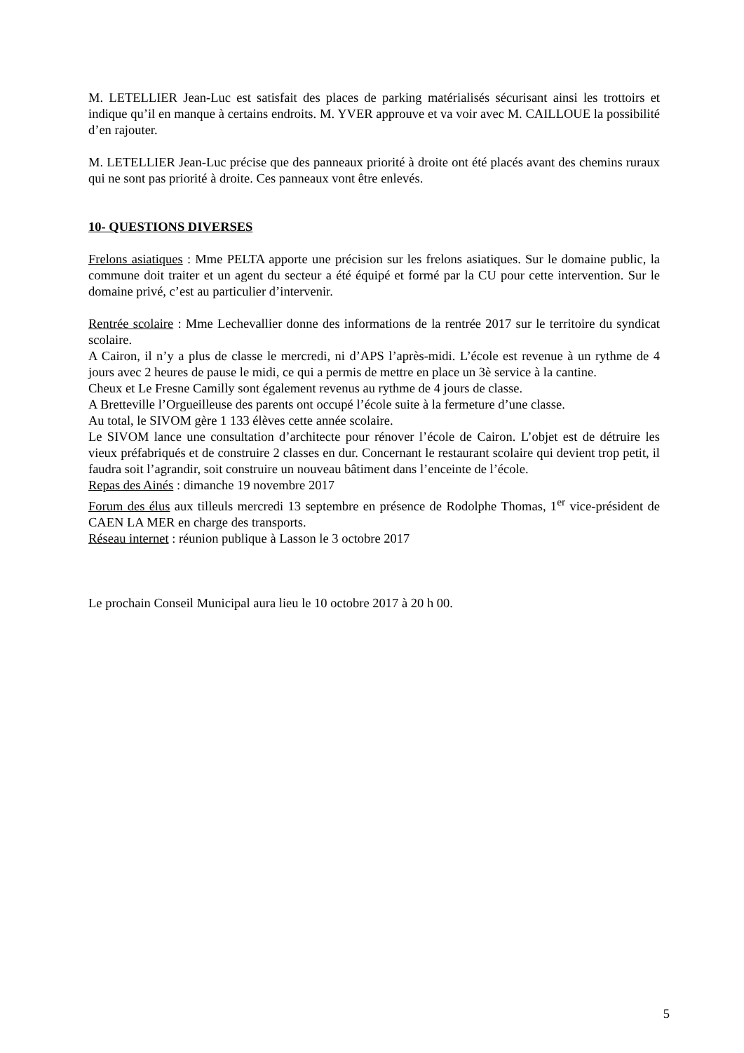M. LETELLIER Jean-Luc est satisfait des places de parking matérialisés sécurisant ainsi les trottoirs et indique qu’il en manque à certains endroits. M. YVER approuve et va voir avec M. CAILLOUE la possibilité d’en rajouter.
M. LETELLIER Jean-Luc précise que des panneaux priorité à droite ont été placés avant des chemins ruraux qui ne sont pas priorité à droite. Ces panneaux vont être enlevés.
10- QUESTIONS DIVERSES
Frelons asiatiques : Mme PELTA apporte une précision sur les frelons asiatiques. Sur le domaine public, la commune doit traiter et un agent du secteur a été équipé et formé par la CU pour cette intervention. Sur le domaine privé, c’est au particulier d’intervenir.
Rentrée scolaire : Mme Lechevallier donne des informations de la rentrée 2017 sur le territoire du syndicat scolaire.
A Cairon, il n’y a plus de classe le mercredi, ni d’APS l’après-midi. L’école est revenue à un rythme de 4 jours avec 2 heures de pause le midi, ce qui a permis de mettre en place un 3è service à la cantine.
Cheux et Le Fresne Camilly sont également revenus au rythme de 4 jours de classe.
A Bretteville l’Orgueilleuse des parents ont occupé l’école suite à la fermeture d’une classe.
Au total, le SIVOM gère 1 133 élèves cette année scolaire.
Le SIVOM lance une consultation d’architecte pour rénover l’école de Cairon. L’objet est de détruire les vieux préfabriqués et de construire 2 classes en dur. Concernant le restaurant scolaire qui devient trop petit, il faudra soit l’agrandir, soit construire un nouveau bâtiment dans l’enceinte de l’école.
Repas des Ainés : dimanche 19 novembre 2017
Forum des élus aux tilleuls mercredi 13 septembre en présence de Rodolphe Thomas, 1<sup>er</sup> vice-président de CAEN LA MER en charge des transports.
Réseau internet : réunion publique à Lasson le 3 octobre 2017
Le prochain Conseil Municipal aura lieu le 10 octobre 2017 à 20 h 00.
5